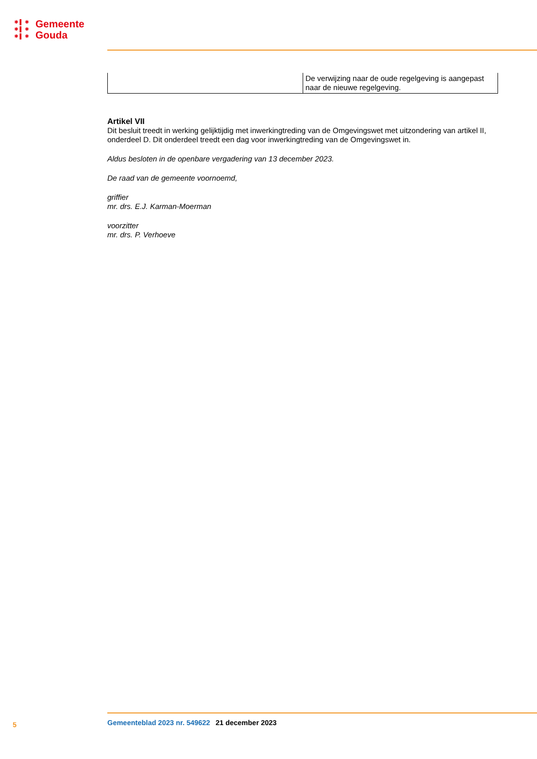✱ ▌ ✱
✱ ▌ ✱
✱ ▌ ✱
Gemeente
Gouda
| | De verwijzing naar de oude regelgeving is aangepast naar de nieuwe regelgeving. |
Artikel VII
Dit besluit treedt in werking gelijktijdig met inwerkingtreding van de Omgevingswet met uitzondering van artikel II, onderdeel D. Dit onderdeel treedt een dag voor inwerkingtreding van de Omgevingswet in.
Aldus besloten in de openbare vergadering van 13 december 2023.
De raad van de gemeente voornoemd,
griffier
mr. drs. E.J. Karman-Moerman
voorzitter
mr. drs. P. Verhoeve
5 Gemeenteblad 2023 nr. 549622 21 december 2023